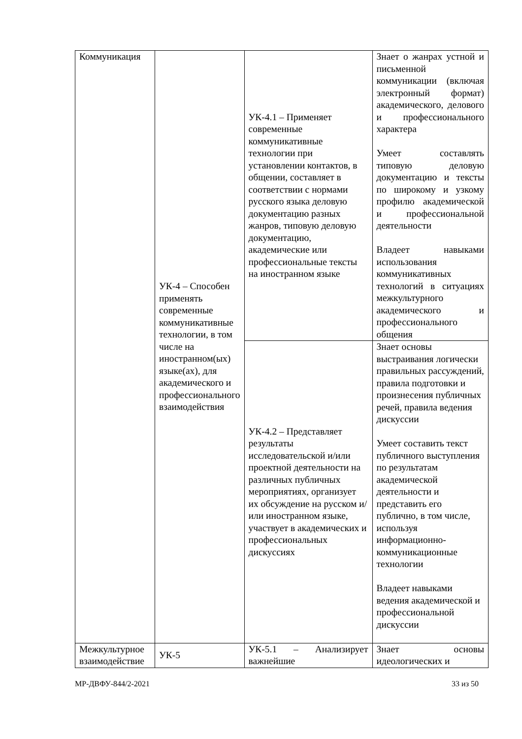| Коммуникация | УК-4 – Способен применять современные коммуникативные технологии, в том числе на иностранном(ых) языке(ах), для академического и профессионального взаимодействия | УК-4.1 – Применяет современные коммуникативные технологии при установлении контактов, в общении, составляет в соответствии с нормами русского языка деловую документацию разных жанров, типовую деловую документацию, академические или профессиональные тексты на иностранном языке | Знает о жанрах устной и письменной коммуникации (включая электронный формат) академического, делового и профессионального характера Умеет составлять типовую деловую документацию и тексты по широкому и узкому профилю академической и профессиональной деятельности Владеет навыками использования коммуникативных технологий в ситуациях межкультурного академического и профессионального общения |
| | | УК-4.2 – Представляет результаты исследовательской и/или проектной деятельности на различных публичных мероприятиях, организует их обсуждение на русском и/или иностранном языке, участвует в академических и профессиональных дискуссиях | Знает основы выстраивания логически правильных рассуждений, правила подготовки и произнесения публичных речей, правила ведения дискуссии Умеет составить текст публичного выступления по результатам академической деятельности и представить его публично, в том числе, используя информационно-коммуникационные технологии Владеет навыками ведения академической и профессиональной дискуссии |
| Межкультурное взаимодействие | УК-5 | УК-5.1 – Анализирует важнейшие | Знает основы идеологических и |
МР-ДВФУ-844/2-2021 33 из 50